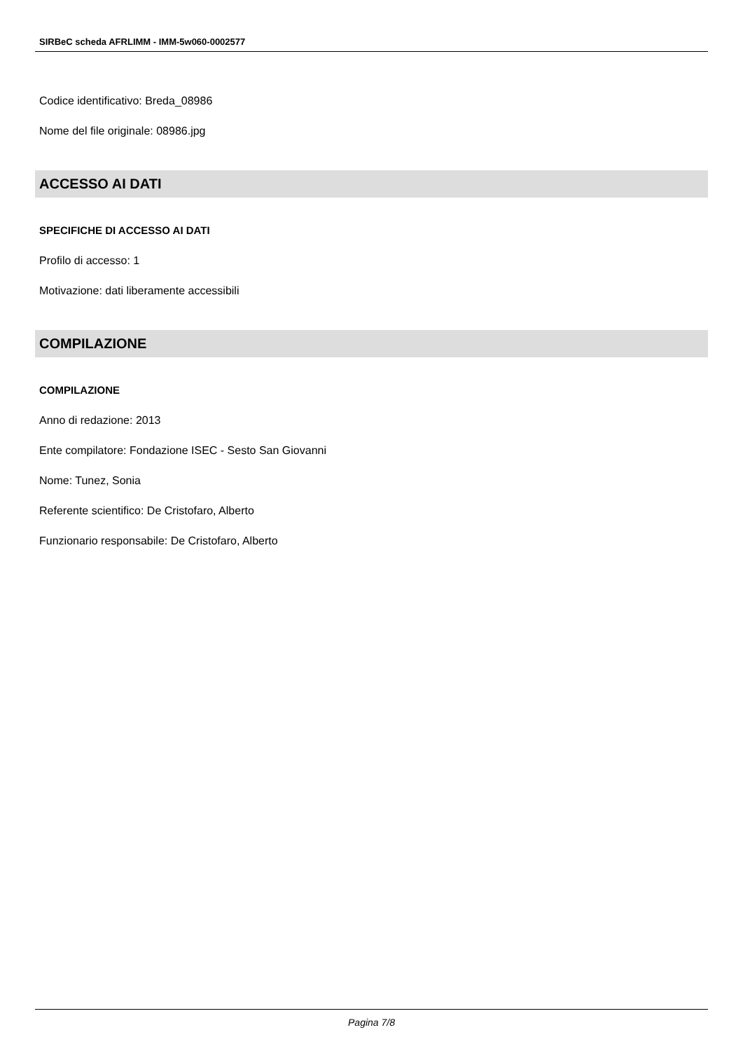SIRBeC scheda AFRLIMM - IMM-5w060-0002577
Codice identificativo: Breda_08986
Nome del file originale: 08986.jpg
ACCESSO AI DATI
SPECIFICHE DI ACCESSO AI DATI
Profilo di accesso: 1
Motivazione: dati liberamente accessibili
COMPILAZIONE
COMPILAZIONE
Anno di redazione: 2013
Ente compilatore: Fondazione ISEC - Sesto San Giovanni
Nome: Tunez, Sonia
Referente scientifico: De Cristofaro, Alberto
Funzionario responsabile: De Cristofaro, Alberto
Pagina 7/8